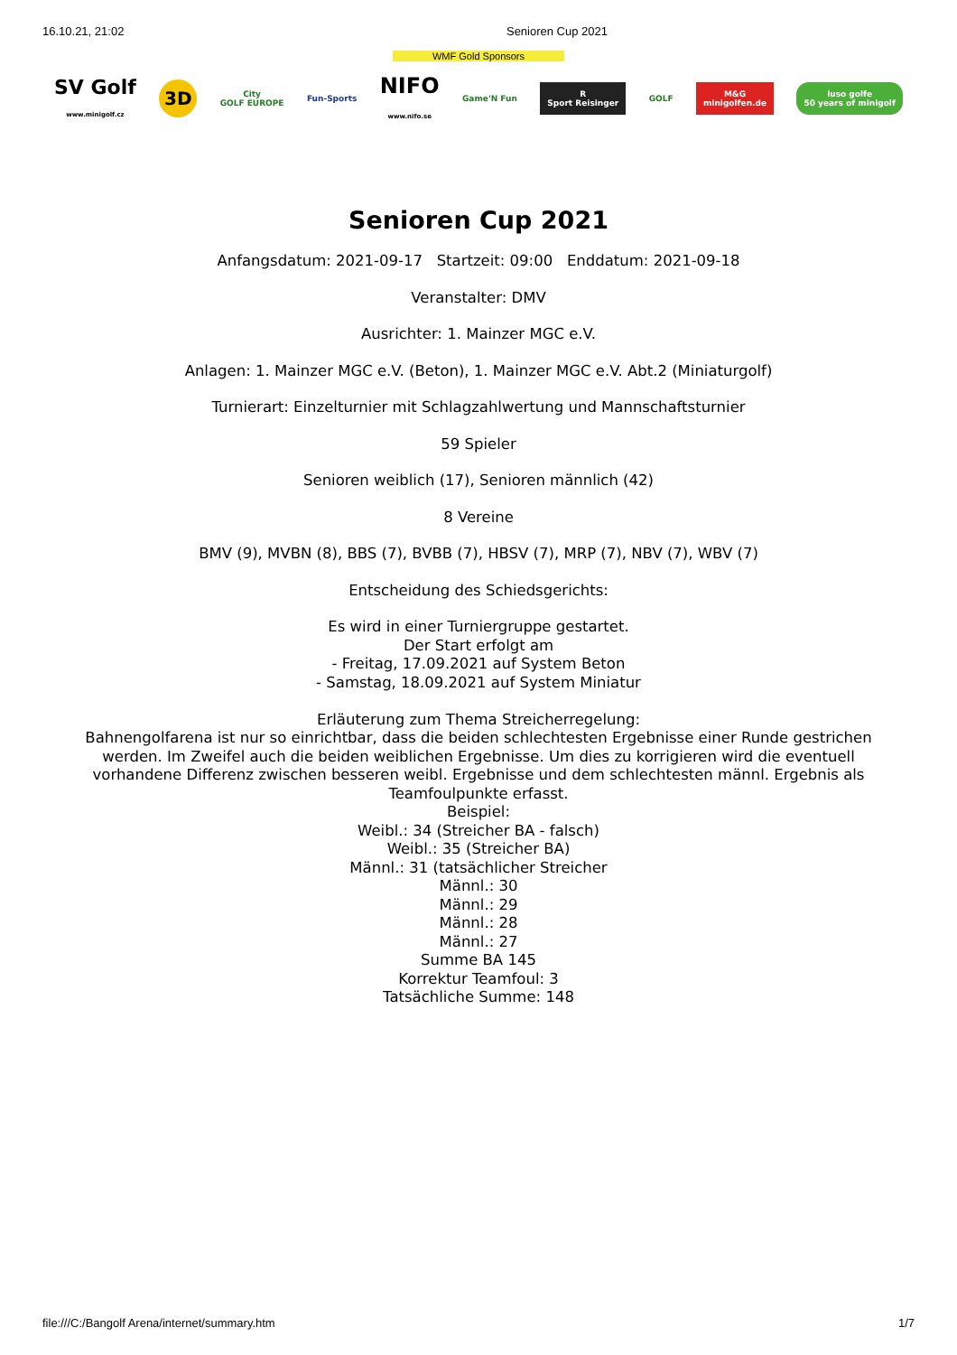16.10.21, 21:02 Senioren Cup 2021
WMF Gold Sponsors
SV Golf
www.minigolf.cz
3D
City
GOLF EUROPE
Fun-Sports
NIFO
www.nifo.se
Game'N Fun
R
Sport Reisinger
GOLF
M&G
minigolfen.de
luso golfe
50 years of minigolf
Senioren Cup 2021
Anfangsdatum: 2021-09-17 Startzeit: 09:00 Enddatum: 2021-09-18
Veranstalter: DMV
Ausrichter: 1. Mainzer MGC e.V.
Anlagen: 1. Mainzer MGC e.V. (Beton), 1. Mainzer MGC e.V. Abt.2 (Miniaturgolf)
Turnierart: Einzelturnier mit Schlagzahlwertung und Mannschaftsturnier
59 Spieler
Senioren weiblich (17), Senioren männlich (42)
8 Vereine
BMV (9), MVBN (8), BBS (7), BVBB (7), HBSV (7), MRP (7), NBV (7), WBV (7)
Entscheidung des Schiedsgerichts:
Es wird in einer Turniergruppe gestartet.
Der Start erfolgt am
- Freitag, 17.09.2021 auf System Beton
- Samstag, 18.09.2021 auf System Miniatur
Erläuterung zum Thema Streicherregelung:
Bahnengolfarena ist nur so einrichtbar, dass die beiden schlechtesten Ergebnisse einer Runde gestrichen werden. Im Zweifel auch die beiden weiblichen Ergebnisse. Um dies zu korrigieren wird die eventuell vorhandene Differenz zwischen besseren weibl. Ergebnisse und dem schlechtesten männl. Ergebnis als Teamfoulpunkte erfasst.
Beispiel:
Weibl.: 34 (Streicher BA - falsch)
Weibl.: 35 (Streicher BA)
Männl.: 31 (tatsächlicher Streicher
Männl.: 30
Männl.: 29
Männl.: 28
Männl.: 27
Summe BA 145
Korrektur Teamfoul: 3
Tatsächliche Summe: 148
file:///C:/Bangolf Arena/internet/summary.htm 1/7